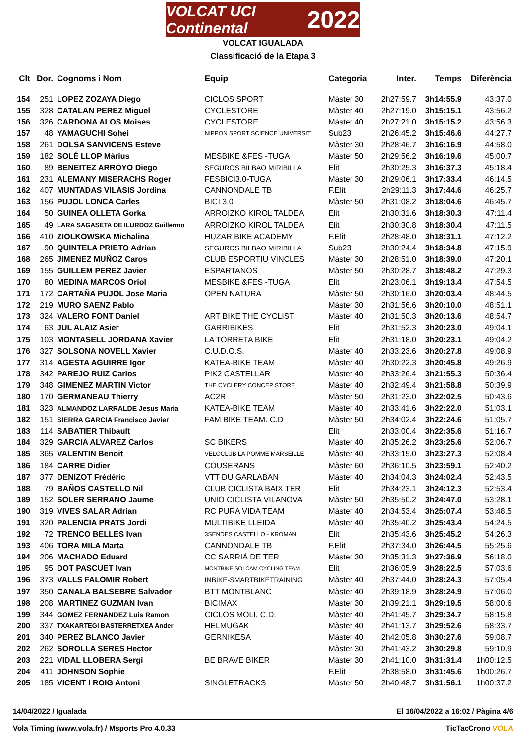VOLCAT UCI Continental 2022
VOLCAT IGUALADA
Classificació de la Etapa 3
| Clt | Dor. | Cognoms i Nom | Equip | Categoria | Inter. | Temps | Diferència |
| --- | --- | --- | --- | --- | --- | --- | --- |
| 154 | 251 | LOPEZ ZOZAYA Diego | CICLOS SPORT | Màster 30 | 2h27:59.7 | 3h14:55.9 | 43:37.0 |
| 155 | 328 | CATALAN PEREZ Miguel | CYCLESTORE | Màster 40 | 2h27:19.0 | 3h15:15.1 | 43:56.2 |
| 156 | 326 | CARDONA ALOS Moises | CYCLESTORE | Màster 40 | 2h27:21.0 | 3h15:15.2 | 43:56.3 |
| 157 | 48 | YAMAGUCHI Sohei | NIPPON SPORT SCIENCE UNIVERSIT | Sub23 | 2h26:45.2 | 3h15:46.6 | 44:27.7 |
| 158 | 261 | DOLSA SANVICENS Esteve | | Màster 30 | 2h28:46.7 | 3h16:16.9 | 44:58.0 |
| 159 | 182 | SOLÉ LLOP Màrius | MESBIKE &FES -TUGA | Màster 50 | 2h29:56.2 | 3h16:19.6 | 45:00.7 |
| 160 | 89 | BENEITEZ ARROYO Diego | SEGUROS BILBAO MIRIBILLA | Elit | 2h30:25.3 | 3h16:37.3 | 45:18.4 |
| 161 | 231 | ALEMANY MISERACHS Roger | FESBICI3.0-TUGA | Màster 30 | 2h29:06.1 | 3h17:33.4 | 46:14.5 |
| 162 | 407 | MUNTADAS VILASIS Jordina | CANNONDALE TB | F.Elit | 2h29:11.3 | 3h17:44.6 | 46:25.7 |
| 163 | 156 | PUJOL LONCA Carles | BICI 3.0 | Màster 50 | 2h31:08.2 | 3h18:04.6 | 46:45.7 |
| 164 | 50 | GUINEA OLLETA Gorka | ARROIZKO KIROL TALDEA | Elit | 2h30:31.6 | 3h18:30.3 | 47:11.4 |
| 165 | 49 | LARA SAGASETA DE ILURDOZ Guillermo | ARROIZKO KIROL TALDEA | Elit | 2h30:30.8 | 3h18:30.4 | 47:11.5 |
| 166 | 410 | ZIOLKOWSKA Michalina | HUZAR BIKE ACADEMY | F.Elit | 2h28:48.0 | 3h18:31.1 | 47:12.2 |
| 167 | 90 | QUINTELA PRIETO Adrian | SEGUROS BILBAO MIRIBILLA | Sub23 | 2h30:24.4 | 3h18:34.8 | 47:15.9 |
| 168 | 265 | JIMENEZ MUÑOZ Caros | CLUB ESPORTIU VINCLES | Màster 30 | 2h28:51.0 | 3h18:39.0 | 47:20.1 |
| 169 | 155 | GUILLEM PEREZ Javier | ESPARTANOS | Màster 50 | 2h30:28.7 | 3h18:48.2 | 47:29.3 |
| 170 | 80 | MEDINA MARCOS Oriol | MESBIKE &FES -TUGA | Elit | 2h23:06.1 | 3h19:13.4 | 47:54.5 |
| 171 | 172 | CARTAÑA PUJOL Jose Maria | OPEN NATURA | Màster 50 | 2h30:16.0 | 3h20:03.4 | 48:44.5 |
| 172 | 219 | MURO SAENZ Pablo | | Màster 30 | 2h31:56.6 | 3h20:10.0 | 48:51.1 |
| 173 | 324 | VALERO FONT Daniel | ART BIKE THE CYCLIST | Màster 40 | 2h31:50.3 | 3h20:13.6 | 48:54.7 |
| 174 | 63 | JUL ALAIZ Asier | GARRIBIKES | Elit | 2h31:52.3 | 3h20:23.0 | 49:04.1 |
| 175 | 103 | MONTASELL JORDANA Xavier | LA TORRETA BIKE | Elit | 2h31:18.0 | 3h20:23.1 | 49:04.2 |
| 176 | 327 | SOLSONA NOVELL Xavier | C.U.D.O.S. | Màster 40 | 2h33:23.6 | 3h20:27.8 | 49:08.9 |
| 177 | 314 | AGESTA AGUIRRE Igor | KATEA-BIKE TEAM | Màster 40 | 2h30:22.3 | 3h20:45.8 | 49:26.9 |
| 178 | 342 | PAREJO RUIZ Carlos | PIK2 CASTELLAR | Màster 40 | 2h33:26.4 | 3h21:55.3 | 50:36.4 |
| 179 | 348 | GIMENEZ MARTIN Victor | THE CYCLERY CONCEP STORE | Màster 40 | 2h32:49.4 | 3h21:58.8 | 50:39.9 |
| 180 | 170 | GERMANEAU Thierry | AC2R | Màster 50 | 2h31:23.0 | 3h22:02.5 | 50:43.6 |
| 181 | 323 | ALMANDOZ LARRALDE Jesus Maria | KATEA-BIKE TEAM | Màster 40 | 2h33:41.6 | 3h22:22.0 | 51:03.1 |
| 182 | 151 | SIERRA GARCIA Francisco Javier | FAM BIKE TEAM. C.D | Màster 50 | 2h34:02.4 | 3h22:24.6 | 51:05.7 |
| 183 | 114 | SABATIER Thibault | | Elit | 2h33:00.4 | 3h22:35.6 | 51:16.7 |
| 184 | 329 | GARCIA ALVAREZ Carlos | SC BIKERS | Màster 40 | 2h35:26.2 | 3h23:25.6 | 52:06.7 |
| 185 | 365 | VALENTIN Benoit | VELOCLUB LA POMME MARSEILLE | Màster 40 | 2h33:15.0 | 3h23:27.3 | 52:08.4 |
| 186 | 184 | CARRE Didier | COUSERANS | Màster 60 | 2h36:10.5 | 3h23:59.1 | 52:40.2 |
| 187 | 377 | DENIZOT Frédéric | VTT DU GARLABAN | Màster 40 | 2h34:04.3 | 3h24:02.4 | 52:43.5 |
| 188 | 79 | BAÑOS CASTELLO Nil | CLUB CICLISTA BAIX TER | Elit | 2h34:23.1 | 3h24:12.3 | 52:53.4 |
| 189 | 152 | SOLER SERRANO Jaume | UNIO CICLISTA VILANOVA | Màster 50 | 2h35:50.2 | 3h24:47.0 | 53:28.1 |
| 190 | 319 | VIVES SALAR Adrian | RC PURA VIDA TEAM | Màster 40 | 2h34:53.4 | 3h25:07.4 | 53:48.5 |
| 191 | 320 | PALENCIA PRATS Jordi | MULTIBIKE LLEIDA | Màster 40 | 2h35:40.2 | 3h25:43.4 | 54:24.5 |
| 192 | 72 | TRENCO BELLES Ivan | 3SENDES CASTELLO - KROMAN | Elit | 2h35:43.6 | 3h25:45.2 | 54:26.3 |
| 193 | 406 | TORA MILA Marta | CANNONDALE TB | F.Elit | 2h37:34.0 | 3h26:44.5 | 55:25.6 |
| 194 | 206 | MACHADO Eduard | CC SARRIÀ DE TER | Màster 30 | 2h35:31.3 | 3h27:36.9 | 56:18.0 |
| 195 | 95 | DOT PASCUET Ivan | MONTBIKE SOLCAM CYCLING TEAM | Elit | 2h36:05.9 | 3h28:22.5 | 57:03.6 |
| 196 | 373 | VALLS FALOMIR Robert | INBIKE-SMARTBIKETRAINING | Màster 40 | 2h37:44.0 | 3h28:24.3 | 57:05.4 |
| 197 | 350 | CANALA BALSEBRE Salvador | BTT MONTBLANC | Màster 40 | 2h39:18.9 | 3h28:24.9 | 57:06.0 |
| 198 | 208 | MARTINEZ GUZMAN Ivan | BICIMAX | Màster 30 | 2h39:21.1 | 3h29:19.5 | 58:00.6 |
| 199 | 344 | GOMEZ FERNANDEZ Luis Ramon | CICLOS MOLI, C.D. | Màster 40 | 2h41:45.7 | 3h29:34.7 | 58:15.8 |
| 200 | 337 | TXAKARTEGI BASTERRETXEA Ander | HELMUGAK | Màster 40 | 2h41:13.7 | 3h29:52.6 | 58:33.7 |
| 201 | 340 | PEREZ BLANCO Javier | GERNIKESA | Màster 40 | 2h42:05.8 | 3h30:27.6 | 59:08.7 |
| 202 | 262 | SOROLLA SERES Hector | | Màster 30 | 2h41:43.2 | 3h30:29.8 | 59:10.9 |
| 203 | 221 | VIDAL LLOBERA Sergi | BE BRAVE BIKER | Màster 30 | 2h41:10.0 | 3h31:31.4 | 1h00:12.5 |
| 204 | 411 | JOHNSON Sophie | | F.Elit | 2h38:58.0 | 3h31:45.6 | 1h00:26.7 |
| 205 | 185 | VICENT I ROIG Antoni | SINGLETRACKS | Màster 50 | 2h40:48.7 | 3h31:56.1 | 1h00:37.2 |
14/04/2022 / Igualada El 16/04/2022 a 16:02 / Pàgina 4/6
Vola Timing (www.vola.fr) / Msports Pro 4.0.33 TicTacCrono VOLA